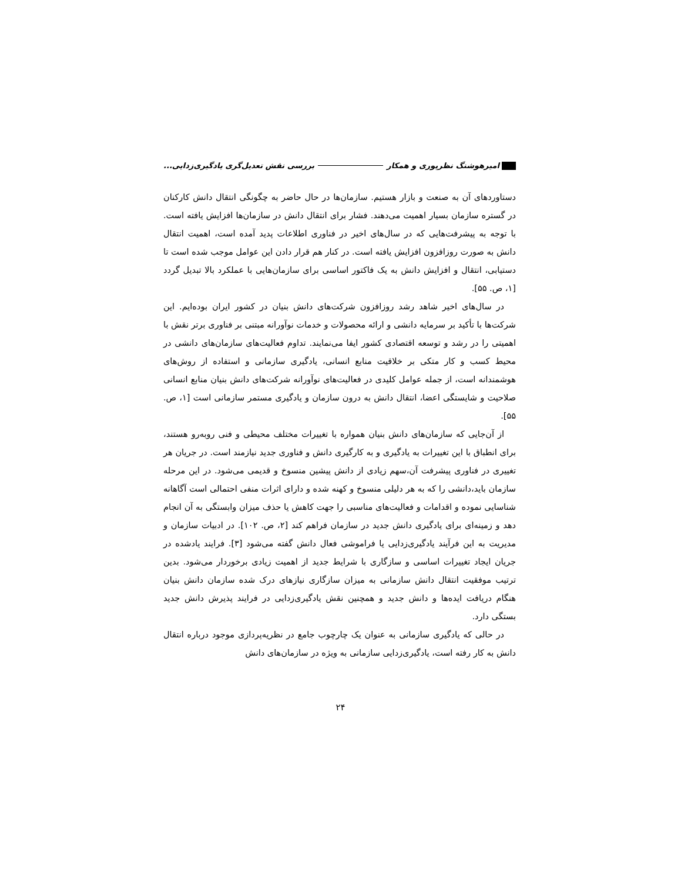امیرهوشنگ نظرپوری و همکار بررسی نقش تعدیل‌گری یادگیری‌زدایی...
دستاوردهای آن به صنعت و بازار هستیم. سازمان‌ها در حال حاضر به چگونگی انتقال دانش کارکنان در گستره سازمان بسیار اهمیت می‌دهند. فشار برای انتقال دانش در سازمان‌ها افزایش یافته است. با توجه به پیشرفت‌هایی که در سال‌های اخیر در فناوری اطلاعات پدید آمده است، اهمیت انتقال دانش به صورت روزافزون افزایش یافته است. در کنار هم قرار دادن این عوامل موجب شده است تا دستیابی، انتقال و افزایش دانش به یک فاکتور اساسی برای سازمان‌هایی با عملکرد بالا تبدیل گردد [۱، ص. ۵۵].
در سال‌های اخیر شاهد رشد روزافزون شرکت‌های دانش بنیان در کشور ایران بوده‌ایم. این شرکت‌ها با تأکید بر سرمایه دانشی و ارائه محصولات و خدمات نوآورانه مبتنی بر فناوری برتر نقش با اهمیتی را در رشد و توسعه اقتصادی کشور ایفا می‌نمایند. تداوم فعالیت‌های سازمان‌های دانشی در محیط کسب و کار متکی بر خلاقیت منابع انسانی، یادگیری سازمانی و استفاده از روش‌های هوشمندانه است، از جمله عوامل کلیدی در فعالیت‌های نوآورانه شرکت‌های دانش بنیان منابع انسانی صلاحیت و شایستگی اعضا، انتقال دانش به درون سازمان و یادگیری مستمر سازمانی است [۱، ص. ۵۵].
از آن‌جایی که سازمان‌های دانش بنیان همواره با تغییرات مختلف محیطی و فنی روبه‌رو هستند، برای انطباق با این تغییرات به یادگیری و به کارگیری دانش و فناوری جدید نیازمند است. در جریان هر تغییری در فناوری پیشرفت آن،سهم زیادی از دانش پیشین منسوخ و قدیمی می‌شود. در این مرحله سازمان باید،دانشی را که به هر دلیلی منسوخ و کهنه شده و دارای اثرات منفی احتمالی است آگاهانه شناسایی نموده و اقدامات و فعالیت‌های مناسبی را جهت کاهش یا حذف میزان وابستگی به آن انجام دهد و زمینه‌ای برای یادگیری دانش جدید در سازمان فراهم کند [۲، ص. ۱۰۲]. در ادبیات سازمان و مدیریت به این فرآیند یادگیری‌زدایی یا فراموشی فعال دانش گفته می‌شود [۳]. فرایند یادشده در جریان ایجاد تغییرات اساسی و سازگاری با شرایط جدید از اهمیت زیادی برخوردار می‌شود. بدین ترتیب موفقیت انتقال دانش سازمانی به میزان سازگاری نیازهای درک شده سازمان دانش بنیان هنگام دریافت ایده‌ها و دانش جدید و همچنین نقش یادگیری‌زدایی در فرایند پذیرش دانش جدید بستگی دارد.
در حالی که یادگیری سازمانی به عنوان یک چارچوب جامع در نظریه‌پردازی موجود درباره انتقال دانش به کار رفته است، یادگیری‌زدایی سازمانی به ویژه در سازمان‌های دانش
۲۴